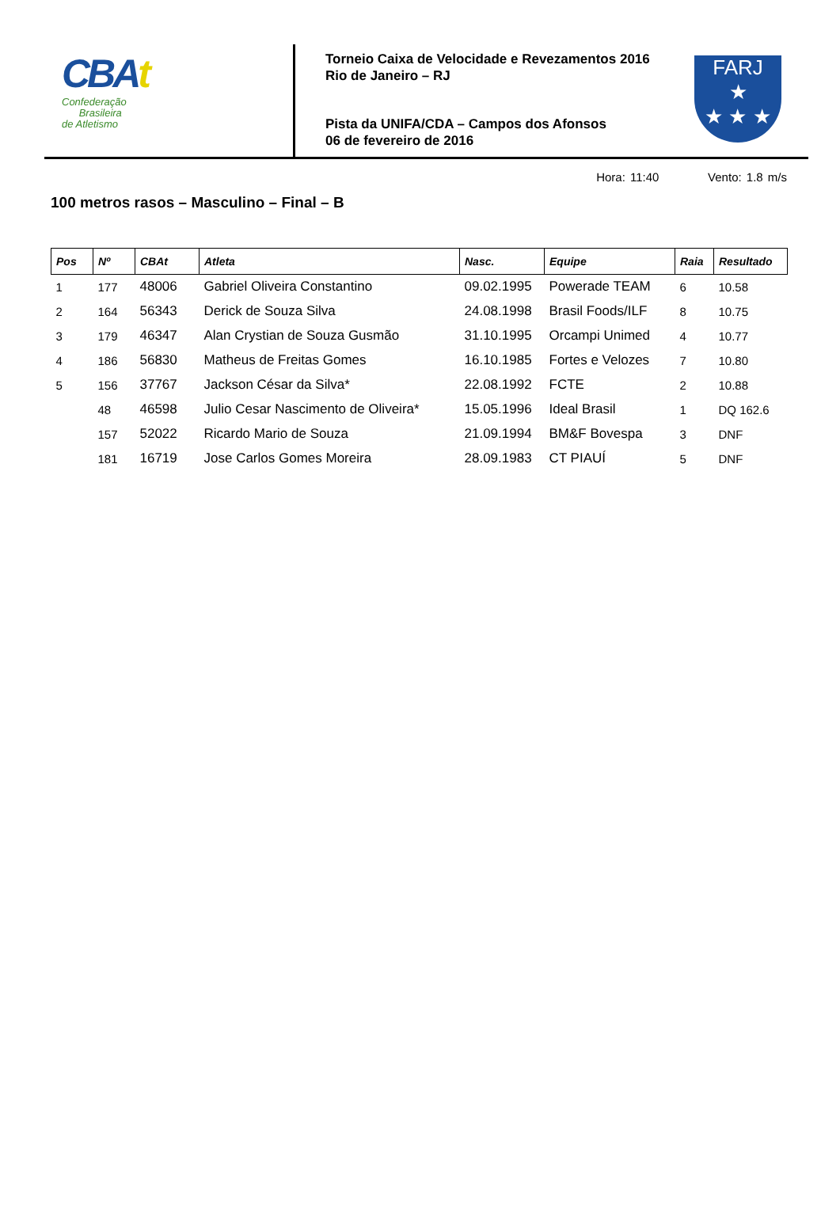CBAt
Confederação
Brasileira
de Atletismo
Torneio Caixa de Velocidade e Revezamentos 2016
Rio de Janeiro – RJ
Pista da UNIFA/CDA – Campos dos Afonsos
06 de fevereiro de 2016
FARJ
★
★ ★ ★
100 metros rasos – Masculino – Final – B
Hora: 11:40 Vento: 1.8 m/s
| Pos | Nº | CBAt | Atleta | Nasc. | Equipe | Raia | Resultado |
| --- | --- | --- | --- | --- | --- | --- | --- |
| 1 | 177 | 48006 | Gabriel Oliveira Constantino | 09.02.1995 | Powerade TEAM | 6 | 10.58 |
| 2 | 164 | 56343 | Derick de Souza Silva | 24.08.1998 | Brasil Foods/ILF | 8 | 10.75 |
| 3 | 179 | 46347 | Alan Crystian de Souza Gusmão | 31.10.1995 | Orcampi Unimed | 4 | 10.77 |
| 4 | 186 | 56830 | Matheus de Freitas Gomes | 16.10.1985 | Fortes e Velozes | 7 | 10.80 |
| 5 | 156 | 37767 | Jackson César da Silva* | 22.08.1992 | FCTE | 2 | 10.88 |
| | 48 | 46598 | Julio Cesar Nascimento de Oliveira* | 15.05.1996 | Ideal Brasil | 1 | DQ 162.6 |
| | 157 | 52022 | Ricardo Mario de Souza | 21.09.1994 | BM&F Bovespa | 3 | DNF |
| | 181 | 16719 | Jose Carlos Gomes Moreira | 28.09.1983 | CT PIAUÍ | 5 | DNF |